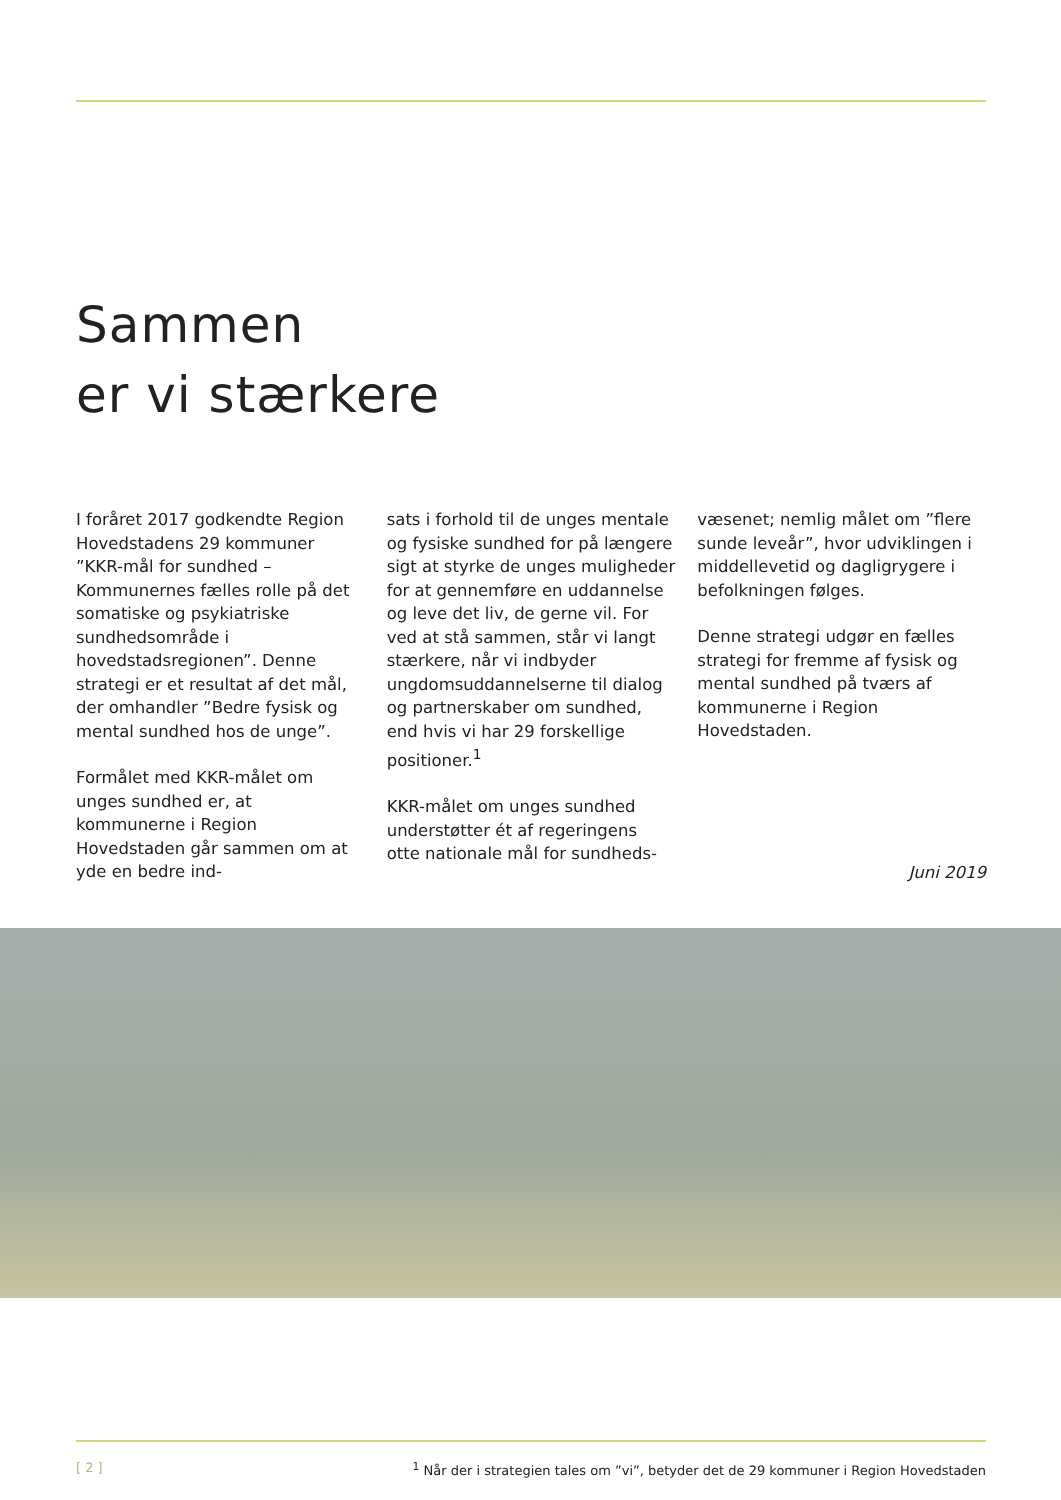Sammen
er vi stærkere
I foråret 2017 godkendte Region Hovedstadens 29 kommuner ”KKR-mål for sundhed – Kommunernes fælles rolle på det somatiske og psykiatriske sundhedsområde i hovedstadsregionen”. Denne strategi er et resultat af det mål, der omhandler ”Bedre fysisk og mental sundhed hos de unge”.
Formålet med KKR-målet om unges sundhed er, at kommunerne i Region Hovedstaden går sammen om at yde en bedre ind-
sats i forhold til de unges mentale og fysiske sundhed for på længere sigt at styrke de unges muligheder for at gennemføre en uddannelse og leve det liv, de gerne vil. For ved at stå sammen, står vi langt stærkere, når vi indbyder ungdomsuddannelserne til dialog og partnerskaber om sundhed, end hvis vi har 29 forskellige positioner.<sup>1</sup>
KKR-målet om unges sundhed understøtter ét af regeringens otte nationale mål for sundheds-
væsenet; nemlig målet om ”flere sunde leveår”, hvor udviklingen i middellevetid og dagligrygere i befolkningen følges.
Denne strategi udgør en fælles strategi for fremme af fysisk og mental sundhed på tværs af kommunerne i Region Hovedstaden.
Juni 2019
[ 2 ] <sup>1</sup> Når der i strategien tales om ”vi”, betyder det de 29 kommuner i Region Hovedstaden